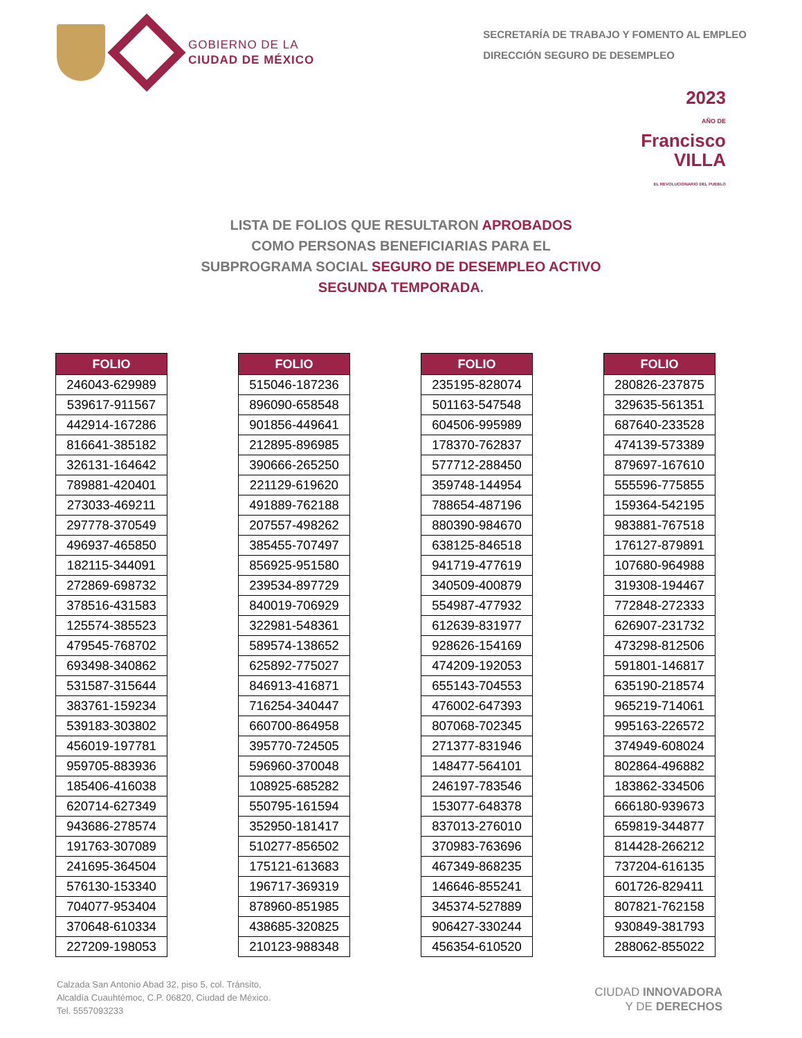GOBIERNO DE LA
CIUDAD DE MÉXICO
SECRETARÍA DE TRABAJO Y FOMENTO AL EMPLEO
DIRECCIÓN SEGURO DE DESEMPLEO
2023
AÑO DE
Francisco
VILLA
EL REVOLUCIONARIO DEL PUEBLO
LISTA DE FOLIOS QUE RESULTARON APROBADOS
COMO PERSONAS BENEFICIARIAS PARA EL
SUBPROGRAMA SOCIAL SEGURO DE DESEMPLEO ACTIVO
SEGUNDA TEMPORADA.
| FOLIO |
| --- |
| 246043-629989 |
| 539617-911567 |
| 442914-167286 |
| 816641-385182 |
| 326131-164642 |
| 789881-420401 |
| 273033-469211 |
| 297778-370549 |
| 496937-465850 |
| 182115-344091 |
| 272869-698732 |
| 378516-431583 |
| 125574-385523 |
| 479545-768702 |
| 693498-340862 |
| 531587-315644 |
| 383761-159234 |
| 539183-303802 |
| 456019-197781 |
| 959705-883936 |
| 185406-416038 |
| 620714-627349 |
| 943686-278574 |
| 191763-307089 |
| 241695-364504 |
| 576130-153340 |
| 704077-953404 |
| 370648-610334 |
| 227209-198053 |
| FOLIO |
| --- |
| 515046-187236 |
| 896090-658548 |
| 901856-449641 |
| 212895-896985 |
| 390666-265250 |
| 221129-619620 |
| 491889-762188 |
| 207557-498262 |
| 385455-707497 |
| 856925-951580 |
| 239534-897729 |
| 840019-706929 |
| 322981-548361 |
| 589574-138652 |
| 625892-775027 |
| 846913-416871 |
| 716254-340447 |
| 660700-864958 |
| 395770-724505 |
| 596960-370048 |
| 108925-685282 |
| 550795-161594 |
| 352950-181417 |
| 510277-856502 |
| 175121-613683 |
| 196717-369319 |
| 878960-851985 |
| 438685-320825 |
| 210123-988348 |
| FOLIO |
| --- |
| 235195-828074 |
| 501163-547548 |
| 604506-995989 |
| 178370-762837 |
| 577712-288450 |
| 359748-144954 |
| 788654-487196 |
| 880390-984670 |
| 638125-846518 |
| 941719-477619 |
| 340509-400879 |
| 554987-477932 |
| 612639-831977 |
| 928626-154169 |
| 474209-192053 |
| 655143-704553 |
| 476002-647393 |
| 807068-702345 |
| 271377-831946 |
| 148477-564101 |
| 246197-783546 |
| 153077-648378 |
| 837013-276010 |
| 370983-763696 |
| 467349-868235 |
| 146646-855241 |
| 345374-527889 |
| 906427-330244 |
| 456354-610520 |
| FOLIO |
| --- |
| 280826-237875 |
| 329635-561351 |
| 687640-233528 |
| 474139-573389 |
| 879697-167610 |
| 555596-775855 |
| 159364-542195 |
| 983881-767518 |
| 176127-879891 |
| 107680-964988 |
| 319308-194467 |
| 772848-272333 |
| 626907-231732 |
| 473298-812506 |
| 591801-146817 |
| 635190-218574 |
| 965219-714061 |
| 995163-226572 |
| 374949-608024 |
| 802864-496882 |
| 183862-334506 |
| 666180-939673 |
| 659819-344877 |
| 814428-266212 |
| 737204-616135 |
| 601726-829411 |
| 807821-762158 |
| 930849-381793 |
| 288062-855022 |
Calzada San Antonio Abad 32, piso 5, col. Tránsito,
Alcaldía Cuauhtémoc, C.P. 06820, Ciudad de México.
Tel. 5557093233
CIUDAD INNOVADORA
Y DE DERECHOS